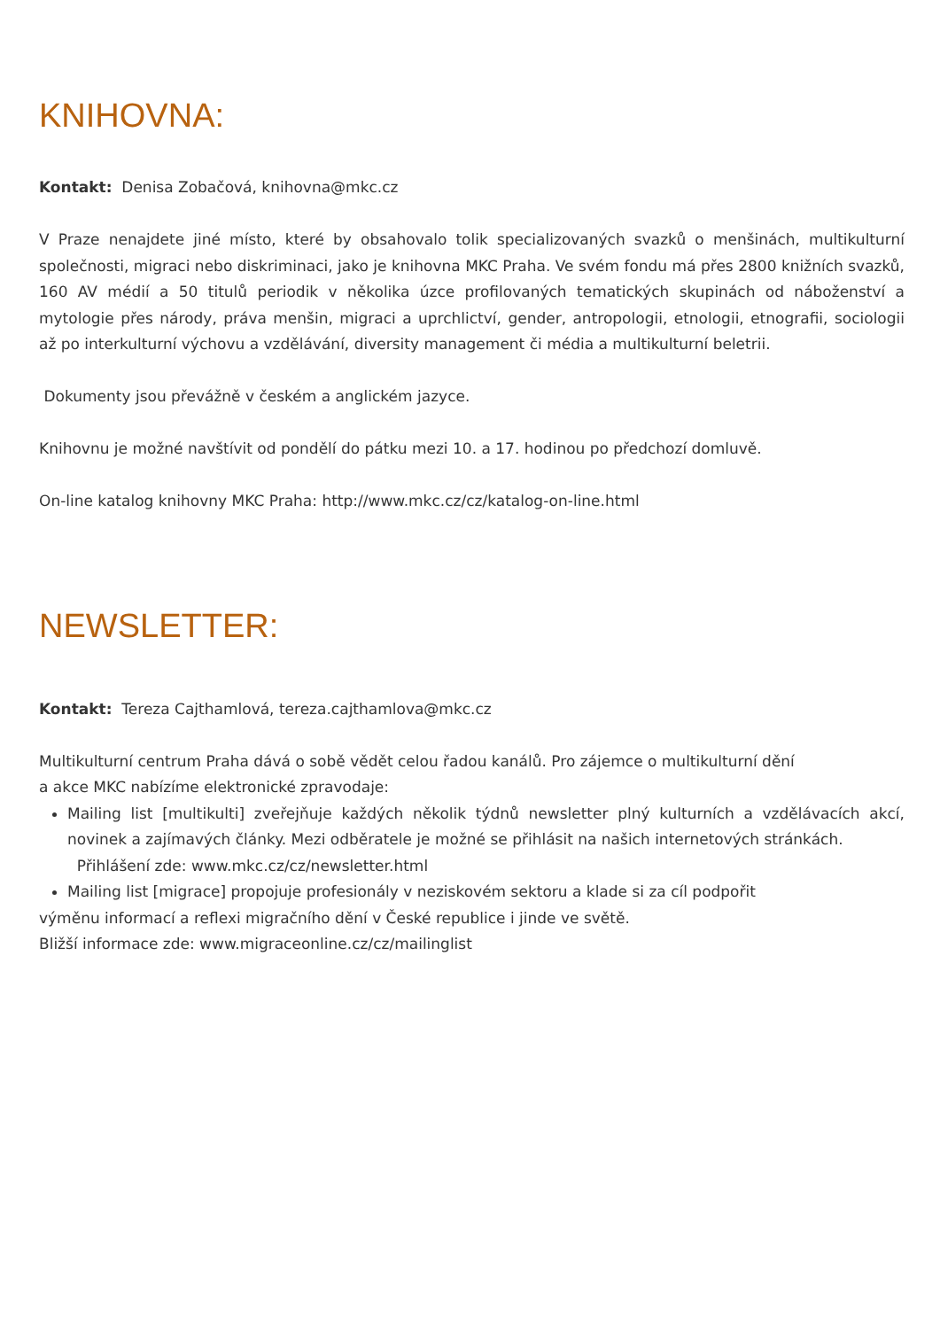KNIHOVNA:
Kontakt: Denisa Zobačová, knihovna@mkc.cz
V Praze nenajdete jiné místo, které by obsahovalo tolik specializovaných svazků o menšinách, multikulturní společnosti, migraci nebo diskriminaci, jako je knihovna MKC Praha. Ve svém fondu má přes 2800 knižních svazků, 160 AV médií a 50 titulů periodik v několika úzce profilovaných tematických skupinách od náboženství a mytologie přes národy, práva menšin, migraci a uprchlictví, gender, antropologii, etnologii, etnografii, sociologii až po interkulturní výchovu a vzdělávání, diversity management či média a multikulturní beletrii.
Dokumenty jsou převážně v českém a anglickém jazyce.
Knihovnu je možné navštívit od pondělí do pátku mezi 10. a 17. hodinou po předchozí domluvě.
On-line katalog knihovny MKC Praha: http://www.mkc.cz/cz/katalog-on-line.html
NEWSLETTER:
Kontakt: Tereza Cajthamlová, tereza.cajthamlova@mkc.cz
Multikulturní centrum Praha dává o sobě vědět celou řadou kanálů. Pro zájemce o multikulturní dění
a akce MKC nabízíme elektronické zpravodaje:
Mailing list [multikulti] zveřejňuje každých několik týdnů newsletter plný kulturních a vzdělávacích akcí, novinek a zajímavých články. Mezi odběratele je možné se přihlásit na našich internetových stránkách.
Přihlášení zde: www.mkc.cz/cz/newsletter.html
Mailing list [migrace] propojuje profesionály v neziskovém sektoru a klade si za cíl podpořit
výměnu informací a reflexi migračního dění v České republice i jinde ve světě.
Bližší informace zde: www.migraceonline.cz/cz/mailinglist